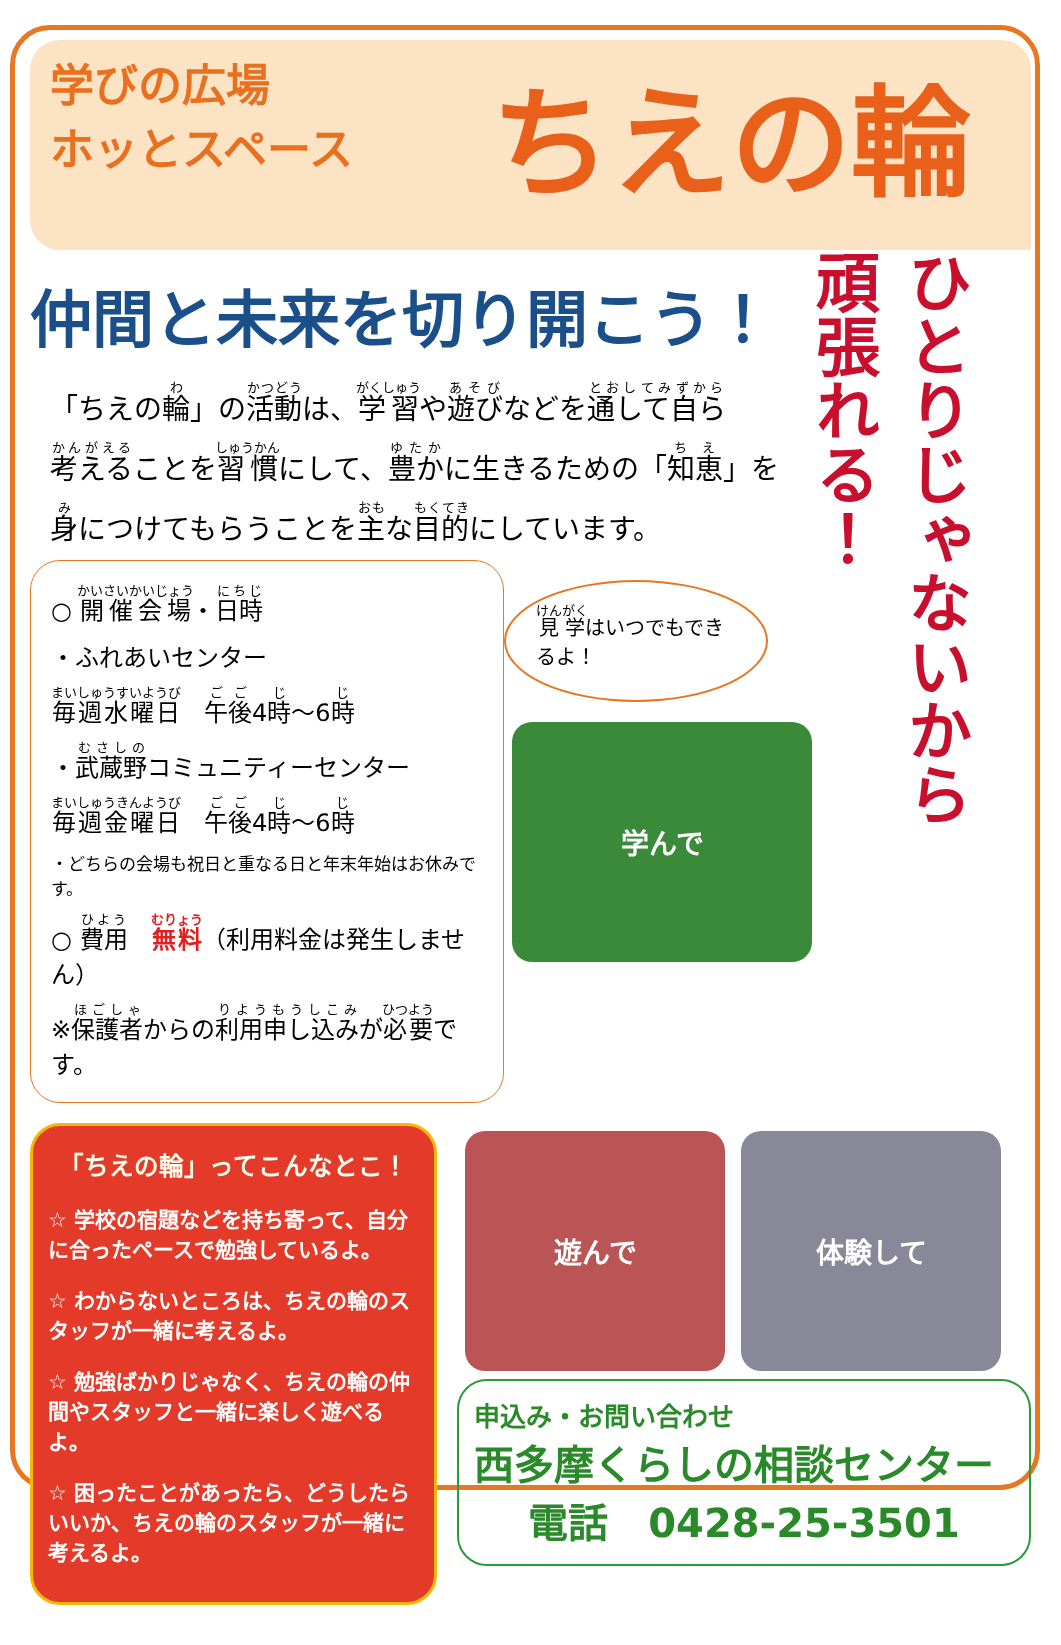学びの広場
ホッとスペース
ちえの輪
仲間と未来を切り開こう！
「ちえの輪」の活動は、学習や遊びなどを通して自ら考えることを習慣にして、豊かに生きるための「知恵」を身につけてもらうことを主な目的にしています。
○ 開催会場・日時
・ふれあいセンター
毎週水曜日　午後4時～6時
・武蔵野コミュニティーセンター
毎週金曜日　午後4時～6時
・どちらの会場も祝日と重なる日と年末年始はお休みです。
○ 費用　無料（利用料金は発生しません）
※保護者からの利用申し込みが必要です。
見学はいつでもできるよ！
学んで
ひとりじゃないから
頑張れる！
「ちえの輪」ってこんなとこ！
☆ 学校の宿題などを持ち寄って、自分に合ったペースで勉強しているよ。
☆ わからないところは、ちえの輪のスタッフが一緒に考えるよ。
☆ 勉強ばかりじゃなく、ちえの輪の仲間やスタッフと一緒に楽しく遊べるよ。
☆ 困ったことがあったら、どうしたらいいか、ちえの輪のスタッフが一緒に考えるよ。
遊んで 体験して
申込み・お問い合わせ
西多摩くらしの相談センター
電話　0428-25-3501